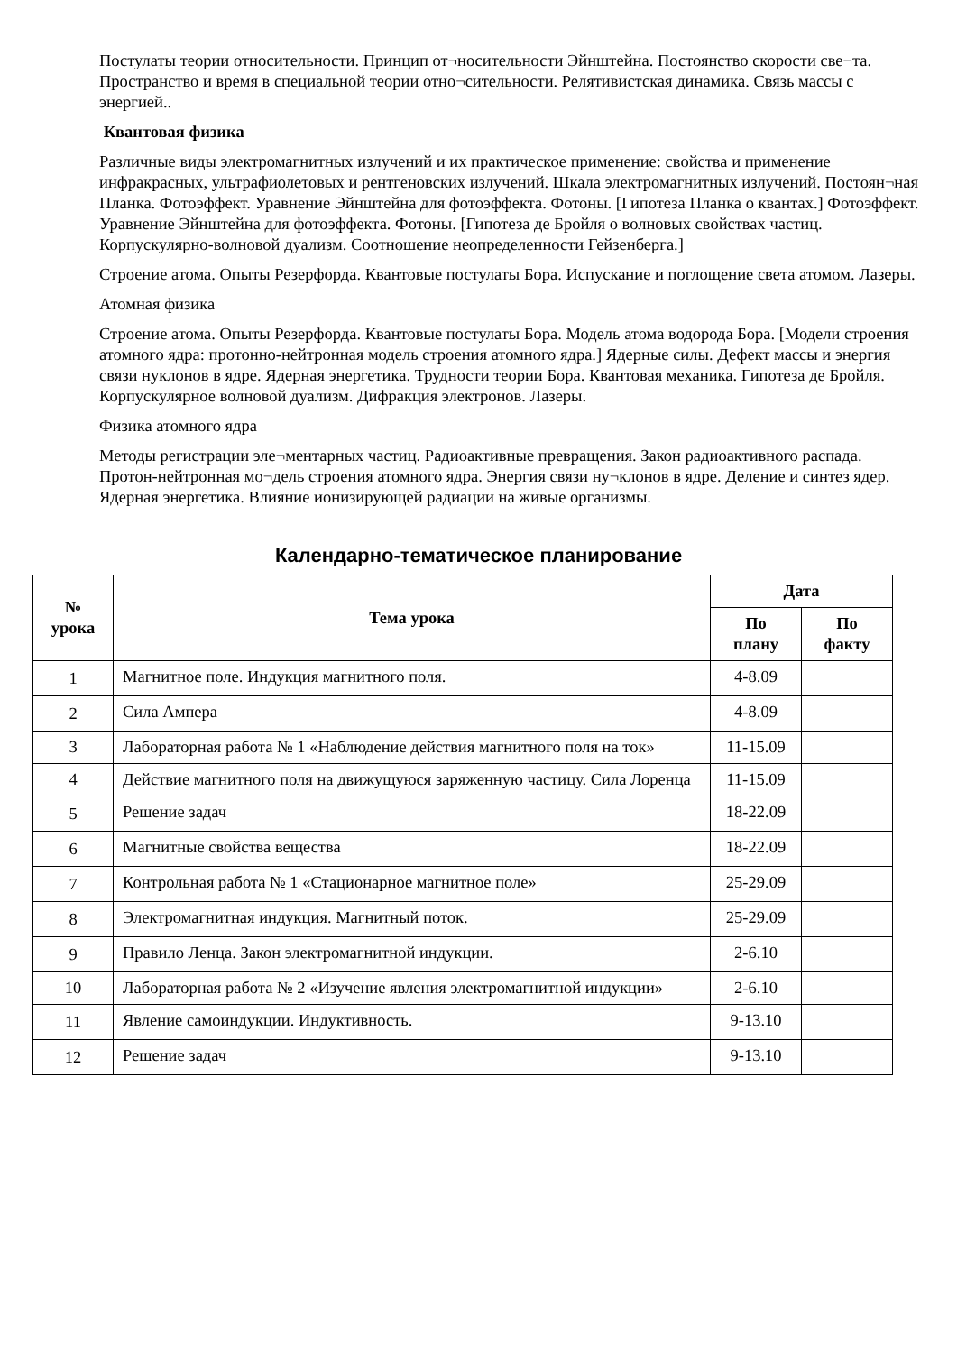Постулаты теории относительности. Принцип от¬носительности Эйнштейна. Постоянство скорости све¬та. Пространство и время в специальной теории отно¬сительности. Релятивистская динамика. Связь массы с энергией..
Квантовая физика
Различные виды электромагнитных излучений и их практическое применение: свойства и применение инфракрасных, ультрафиолетовых и рентгеновских излучений. Шкала электромагнитных излучений. Постоян¬ная Планка. Фотоэффект. Уравнение Эйнштейна для фотоэффекта. Фотоны. [Гипотеза Планка о квантах.] Фотоэффект. Уравнение Эйнштейна для фотоэффекта. Фотоны. [Гипотеза де Бройля о волновых свойствах частиц. Корпускулярно-волновой дуализм. Соотношение неопределенности Гейзенберга.]
Строение атома. Опыты Резерфорда. Квантовые постулаты Бора. Испускание и поглощение света атомом. Лазеры.
Атомная физика
Строение атома. Опыты Резерфорда. Квантовые постулаты Бора. Модель атома водорода Бора. [Модели строения атомного ядра: протонно-нейтронная модель строения атомного ядра.] Ядерные силы. Дефект массы и энергия связи нуклонов в ядре. Ядерная энергетика. Трудности теории Бора. Квантовая механика. Гипотеза де Бройля. Корпускулярное волновой дуализм. Дифракция электронов. Лазеры.
Физика атомного ядра
Методы регистрации эле¬ментарных частиц. Радиоактивные превращения. Закон радиоактивного распада. Протон-нейтронная мо¬дель строения атомного ядра. Энергия связи ну¬клонов в ядре. Деление и синтез ядер. Ядерная энергетика. Влияние ионизирующей радиации на живые организмы.
Календарно-тематическое планирование
| № урока | Тема урока | Дата | |
| --- | --- | --- | --- |
| | | По плану | По факту |
| 1 | Магнитное поле. Индукция магнитного поля. | 4-8.09 | |
| 2 | Сила Ампера | 4-8.09 | |
| 3 | Лабораторная работа № 1 «Наблюдение действия магнитного поля на ток» | 11-15.09 | |
| 4 | Действие магнитного поля на движущуюся заряженную частицу. Сила Лоренца | 11-15.09 | |
| 5 | Решение задач | 18-22.09 | |
| 6 | Магнитные свойства вещества | 18-22.09 | |
| 7 | Контрольная работа № 1 «Стационарное магнитное поле» | 25-29.09 | |
| 8 | Электромагнитная индукция. Магнитный поток. | 25-29.09 | |
| 9 | Правило Ленца. Закон электромагнитной индукции. | 2-6.10 | |
| 10 | Лабораторная работа № 2 «Изучение явления электромагнитной индукции» | 2-6.10 | |
| 11 | Явление самоиндукции. Индуктивность. | 9-13.10 | |
| 12 | Решение задач | 9-13.10 | |